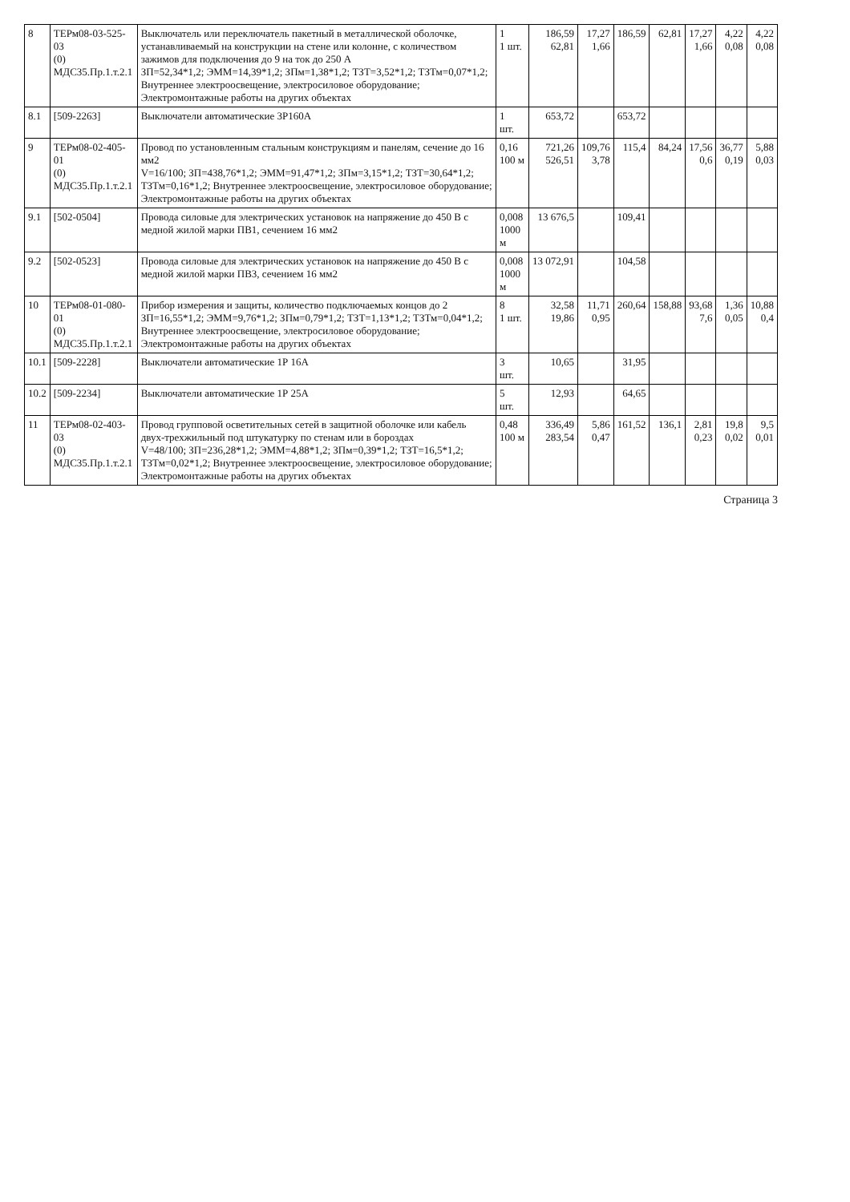| 8 | ТЕРм08-03-525-03 (0) МДС35.Пр.1.т.2.1 | Выключатель или переключатель пакетный в металлической оболочке, устанавливаемый на конструкции на стене или колонне, с количеством зажимов для подключения до 9 на ток до 250 А ЗП=52,34*1,2; ЭММ=14,39*1,2; ЗПм=1,38*1,2; ТЗТ=3,52*1,2; ТЗТм=0,07*1,2; Внутреннее электроосвещение, электросиловое оборудование; Электромонтажные работы на других объектах | 1 1 шт. | 186,59 62,81 | 17,27 1,66 | 186,59 | 62,81 | 17,27 1,66 | 4,22 0,08 | 4,22 0,08 |
| 8.1 | [509-2263] | Выключатели автоматические 3Р160А | 1 шт. | 653,72 | | 653,72 | | | | |
| 9 | ТЕРм08-02-405-01 (0) МДС35.Пр.1.т.2.1 | Провод по установленным стальным конструкциям и панелям, сечение до 16 мм2 V=16/100; ЗП=438,76*1,2; ЭММ=91,47*1,2; ЗПм=3,15*1,2; ТЗТ=30,64*1,2; ТЗТм=0,16*1,2; Внутреннее электроосвещение, электросиловое оборудование; Электромонтажные работы на других объектах | 0,16 100 м | 721,26 526,51 | 109,76 3,78 | 115,4 | 84,24 | 17,56 0,6 | 36,77 0,19 | 5,88 0,03 |
| 9.1 | [502-0504] | Провода силовые для электрических установок на напряжение до 450 В с медной жилой марки ПВ1, сечением 16 мм2 | 0,008 1000 м | 13 676,5 | | 109,41 | | | | |
| 9.2 | [502-0523] | Провода силовые для электрических установок на напряжение до 450 В с медной жилой марки ПВ3, сечением 16 мм2 | 0,008 1000 м | 13 072,91 | | 104,58 | | | | |
| 10 | ТЕРм08-01-080-01 (0) МДС35.Пр.1.т.2.1 | Прибор измерения и защиты, количество подключаемых концов до 2 ЗП=16,55*1,2; ЭММ=9,76*1,2; ЗПм=0,79*1,2; ТЗТ=1,13*1,2; ТЗТм=0,04*1,2; Внутреннее электроосвещение, электросиловое оборудование; Электромонтажные работы на других объектах | 8 1 шт. | 32,58 19,86 | 11,71 0,95 | 260,64 | 158,88 | 93,68 7,6 | 1,36 0,05 | 10,88 0,4 |
| 10.1 | [509-2228] | Выключатели автоматические 1Р 16А | 3 шт. | 10,65 | | 31,95 | | | | |
| 10.2 | [509-2234] | Выключатели автоматические 1Р 25А | 5 шт. | 12,93 | | 64,65 | | | | |
| 11 | ТЕРм08-02-403-03 (0) МДС35.Пр.1.т.2.1 | Провод групповой осветительных сетей в защитной оболочке или кабель двух-трехжильный под штукатурку по стенам или в бороздах V=48/100; ЗП=236,28*1,2; ЭММ=4,88*1,2; ЗПм=0,39*1,2; ТЗТ=16,5*1,2; ТЗТм=0,02*1,2; Внутреннее электроосвещение, электросиловое оборудование; Электромонтажные работы на других объектах | 0,48 100 м | 336,49 283,54 | 5,86 0,47 | 161,52 | 136,1 | 2,81 0,23 | 19,8 0,02 | 9,5 0,01 |
Страница 3